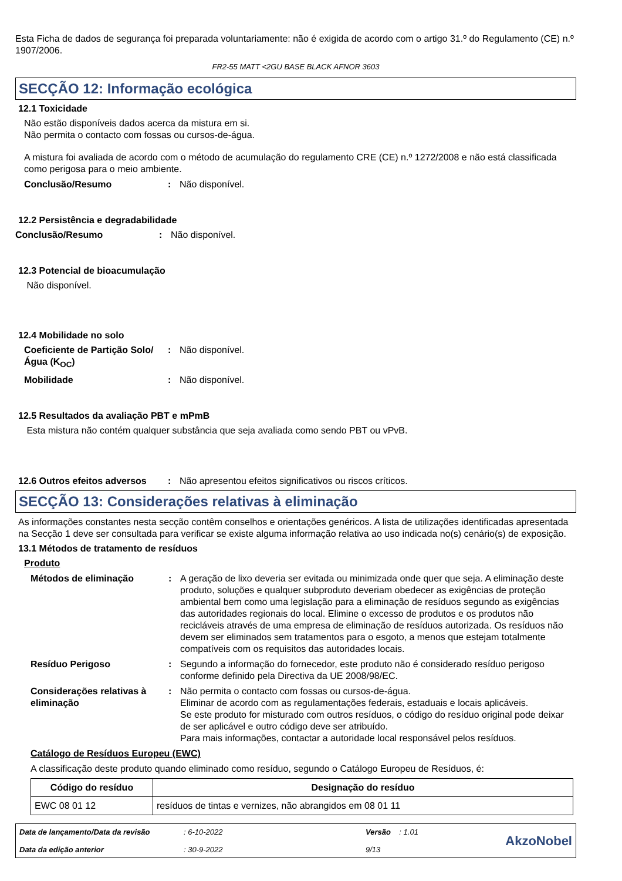Esta Ficha de dados de segurança foi preparada voluntariamente: não é exigida de acordo com o artigo 31.º do Regulamento (CE) n.º 1907/2006.
FR2-55 MATT <2GU BASE BLACK AFNOR 3603
SECÇÃO 12: Informação ecológica
12.1 Toxicidade
Não estão disponíveis dados acerca da mistura em si.
Não permita o contacto com fossas ou cursos-de-água.
A mistura foi avaliada de acordo com o método de acumulação do regulamento CRE (CE) n.º 1272/2008 e não está classificada como perigosa para o meio ambiente.
Conclusão/Resumo: Não disponível.
12.2 Persistência e degradabilidade
Conclusão/Resumo: Não disponível.
12.3 Potencial de bioacumulação
Não disponível.
12.4 Mobilidade no solo
Coeficiente de Partição Solo/Água (K<sub>OC</sub>): Não disponível.
Mobilidade: Não disponível.
12.5 Resultados da avaliação PBT e mPmB
Esta mistura não contém qualquer substância que seja avaliada como sendo PBT ou vPvB.
12.6 Outros efeitos adversos: Não apresentou efeitos significativos ou riscos críticos.
SECÇÃO 13: Considerações relativas à eliminação
As informações constantes nesta secção contêm conselhos e orientações genéricos. A lista de utilizações identificadas apresentada na Secção 1 deve ser consultada para verificar se existe alguma informação relativa ao uso indicada no(s) cenário(s) de exposição.
13.1 Métodos de tratamento de resíduos
Produto
Métodos de eliminação: A geração de lixo deveria ser evitada ou minimizada onde quer que seja. A eliminação deste produto, soluções e qualquer subproduto deveriam obedecer as exigências de proteção ambiental bem como uma legislação para a eliminação de resíduos segundo as exigências das autoridades regionais do local. Elimine o excesso de produtos e os produtos não recicláveis através de uma empresa de eliminação de resíduos autorizada. Os resíduos não devem ser eliminados sem tratamentos para o esgoto, a menos que estejam totalmente compatíveis com os requisitos das autoridades locais.
Resíduo Perigoso: Segundo a informação do fornecedor, este produto não é considerado resíduo perigoso conforme definido pela Directiva da UE 2008/98/EC.
Considerações relativas à eliminação: Não permita o contacto com fossas ou cursos-de-água.
Eliminar de acordo com as regulamentações federais, estaduais e locais aplicáveis.
Se este produto for misturado com outros resíduos, o código do resíduo original pode deixar de ser aplicável e outro código deve ser atribuído.
Para mais informações, contactar a autoridade local responsável pelos resíduos.
Catálogo de Resíduos Europeu (EWC)
A classificação deste produto quando eliminado como resíduo, segundo o Catálogo Europeu de Resíduos, é:
| Código do resíduo | Designação do resíduo |
| --- | --- |
| EWC 08 01 12 | resíduos de tintas e vernizes, não abrangidos em 08 01 11 |
Data de lançamento/Data da revisão
Data da edição anterior
: 6-10-2022
: 30-9-2022
Versão : 1.01
9/13
AkzoNobel